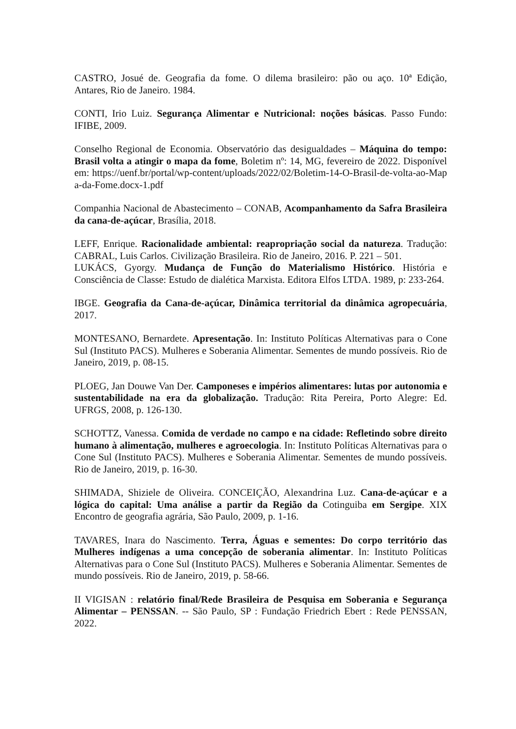CASTRO, Josué de. Geografia da fome. O dilema brasileiro: pão ou aço. 10ª Edição, Antares, Rio de Janeiro. 1984.
CONTI, Irio Luiz. Segurança Alimentar e Nutricional: noções básicas. Passo Fundo: IFIBE, 2009.
Conselho Regional de Economia. Observatório das desigualdades – Máquina do tempo: Brasil volta a atingir o mapa da fome, Boletim nº: 14, MG, fevereiro de 2022. Disponível em: https://uenf.br/portal/wp-content/uploads/2022/02/Boletim-14-O-Brasil-de-volta-ao-Mapa-da-Fome.docx-1.pdf
Companhia Nacional de Abastecimento – CONAB, Acompanhamento da Safra Brasileira da cana-de-açúcar, Brasília, 2018.
LEFF, Enrique. Racionalidade ambiental: reapropriação social da natureza. Tradução: CABRAL, Luis Carlos. Civilização Brasileira. Rio de Janeiro, 2016. P. 221 – 501.
LUKÁCS, Gyorgy. Mudança de Função do Materialismo Histórico. História e Consciência de Classe: Estudo de dialética Marxista. Editora Elfos LTDA. 1989, p: 233-264.
IBGE. Geografia da Cana-de-açúcar, Dinâmica territorial da dinâmica agropecuária, 2017.
MONTESANO, Bernardete. Apresentação. In: Instituto Políticas Alternativas para o Cone Sul (Instituto PACS). Mulheres e Soberania Alimentar. Sementes de mundo possíveis. Rio de Janeiro, 2019, p. 08-15.
PLOEG, Jan Douwe Van Der. Camponeses e impérios alimentares: lutas por autonomia e sustentabilidade na era da globalização. Tradução: Rita Pereira, Porto Alegre: Ed. UFRGS, 2008, p. 126-130.
SCHOTTZ, Vanessa. Comida de verdade no campo e na cidade: Refletindo sobre direito humano à alimentação, mulheres e agroecologia. In: Instituto Políticas Alternativas para o Cone Sul (Instituto PACS). Mulheres e Soberania Alimentar. Sementes de mundo possíveis. Rio de Janeiro, 2019, p. 16-30.
SHIMADA, Shiziele de Oliveira. CONCEIÇÃO, Alexandrina Luz. Cana-de-açúcar e a lógica do capital: Uma análise a partir da Região da Cotinguiba em Sergipe. XIX Encontro de geografia agrária, São Paulo, 2009, p. 1-16.
TAVARES, Inara do Nascimento. Terra, Águas e sementes: Do corpo território das Mulheres indígenas a uma concepção de soberania alimentar. In: Instituto Políticas Alternativas para o Cone Sul (Instituto PACS). Mulheres e Soberania Alimentar. Sementes de mundo possíveis. Rio de Janeiro, 2019, p. 58-66.
II VIGISAN : relatório final/Rede Brasileira de Pesquisa em Soberania e Segurança Alimentar – PENSSAN. -- São Paulo, SP : Fundação Friedrich Ebert : Rede PENSSAN, 2022.